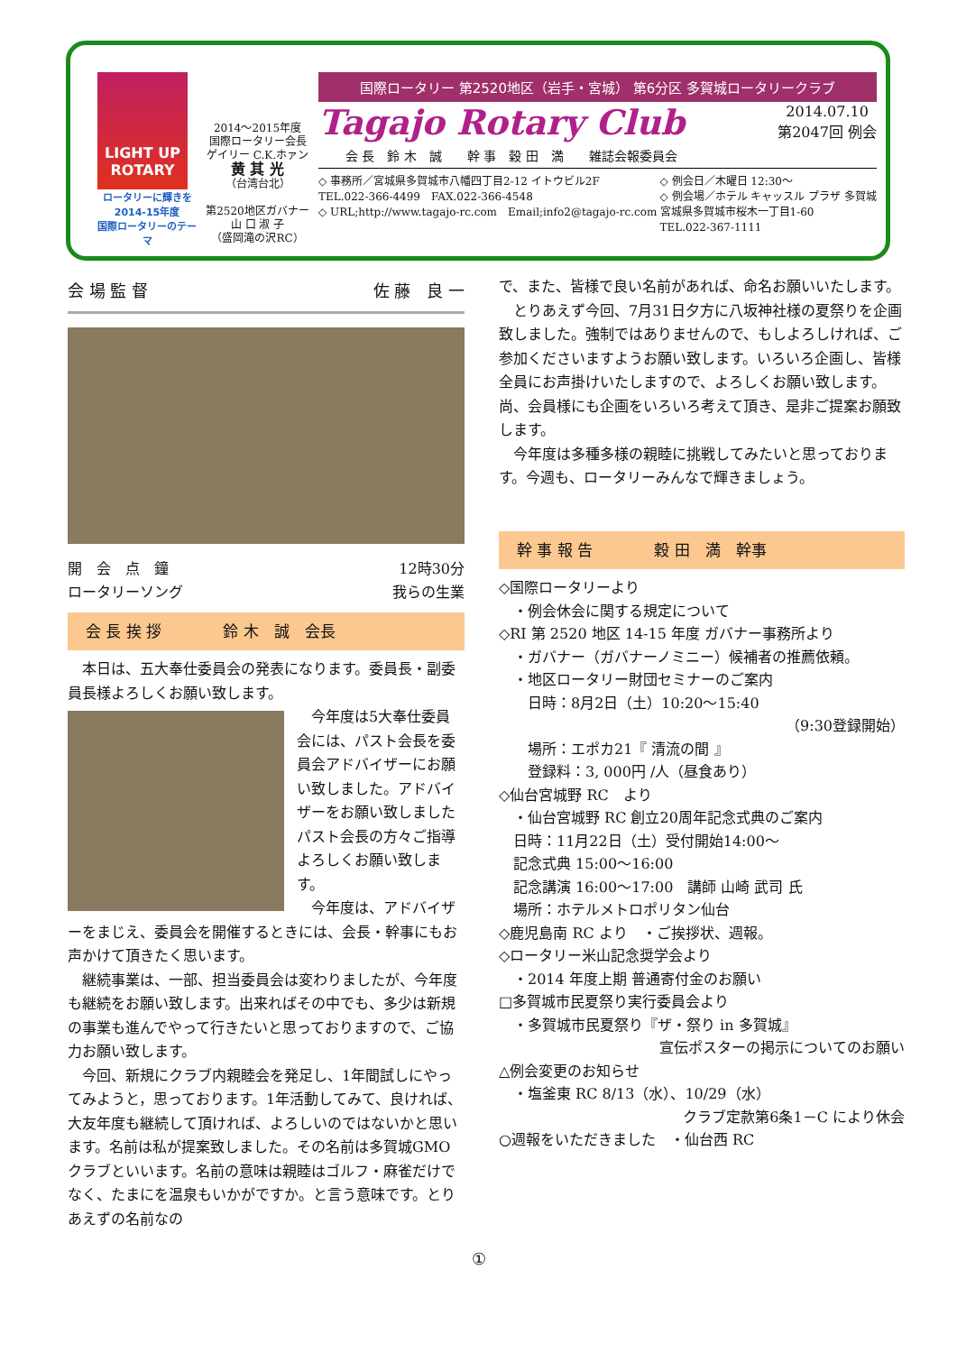LIGHT UP ROTARY
ロータリーに輝きを
2014-15年度
国際ロータリーのテーマ
2014～2015年度
国際ロータリー会長
ゲイリー C.K.ホァン
黄 其 光
（台湾台北）
第2520地区ガバナー
山 口 淑 子
（盛岡滝の沢RC）
国際ロータリー 第2520地区（岩手・宮城） 第6分区 多賀城ロータリークラブ
Tagajo Rotary Club 2014.07.10
第2047回 例会
会 長　鈴 木　誠　　幹 事　穀 田　満　　雑誌会報委員会
◇ 事務所／宮城県多賀城市八幡四丁目2-12 イトウビル2F
TEL.022-366-4499　FAX.022-366-4548
◇ URL;http://www.tagajo-rc.com　Email;info2@tagajo-rc.com
◇ 例会日／木曜日 12:30～
◇ 例会場／ホテル キャッスル プラザ 多賀城
宮城県多賀城市桜木一丁目1-60
TEL.022-367-1111
会 場 監 督 佐 藤　良 一
開　会　点　鐘
ロータリーソング 12時30分
我らの生業
会 長 挨 拶　　　　鈴 木　誠　会長
　本日は、五大奉仕委員会の発表になります。委員長・副委員長様よろしくお願い致します。
　今年度は5大奉仕委員会には、パスト会長を委員会アドバイザーにお願い致しました。アドバイザーをお願い致しましたパスト会長の方々ご指導よろしくお願い致します。
　今年度は、アドバイザーをまじえ、委員会を開催するときには、会長・幹事にもお声かけて頂きたく思います。
　継続事業は、一部、担当委員会は変わりましたが、今年度も継続をお願い致します。出来ればその中でも、多少は新規の事業も進んでやって行きたいと思っておりますので、ご協力お願い致します。
　今回、新規にクラブ内親睦会を発足し、1年間試しにやってみようと，思っております。1年活動してみて、良ければ、大友年度も継続して頂ければ、よろしいのではないかと思います。名前は私が提案致しました。その名前は多賀城GMOクラブといいます。名前の意味は親睦はゴルフ・麻雀だけでなく、たまにを温泉もいかがですか。と言う意味です。とりあえずの名前なの
で、また、皆様で良い名前があれば、命名お願いいたします。
　とりあえず今回、7月31日夕方に八坂神社様の夏祭りを企画致しました。強制ではありませんので、もしよろしければ、ご参加くださいますようお願い致します。いろいろ企画し、皆様全員にお声掛けいたしますので、よろしくお願い致します。尚、会員様にも企画をいろいろ考えて頂き、是非ご提案お願致します。
　今年度は多種多様の親睦に挑戦してみたいと思っております。今週も、ロータリーみんなで輝きましょう。
幹 事 報 告　　　　穀 田　満　幹事
◇国際ロータリーより
　・例会休会に関する規定について
◇RI 第 2520 地区 14-15 年度 ガバナー事務所より
　・ガバナー（ガバナーノミニー）候補者の推薦依頼。
　・地区ロータリー財団セミナーのご案内
　　日時：8月2日（土）10:20～15:40
（9:30登録開始）
　　場所：エポカ21『 清流の間 』
　　登録料：3, 000円 /人（昼食あり）
◇仙台宮城野 RC　より
　・仙台宮城野 RC 創立20周年記念式典のご案内
　日時：11月22日（土）受付開始14:00～
　記念式典 15:00～16:00
　記念講演 16:00～17:00　講師 山崎 武司 氏
　場所：ホテルメトロポリタン仙台
◇鹿児島南 RC より　・ご挨拶状、週報。
◇ロータリー米山記念奨学会より
　・2014 年度上期 普通寄付金のお願い
□多賀城市民夏祭り実行委員会より
　・多賀城市民夏祭り『ザ・祭り in 多賀城』
宣伝ポスターの掲示についてのお願い
△例会変更のお知らせ
　・塩釜東 RC 8/13（水）、10/29（水）
クラブ定款第6条1－C により休会
○週報をいただきました　・仙台西 RC
①